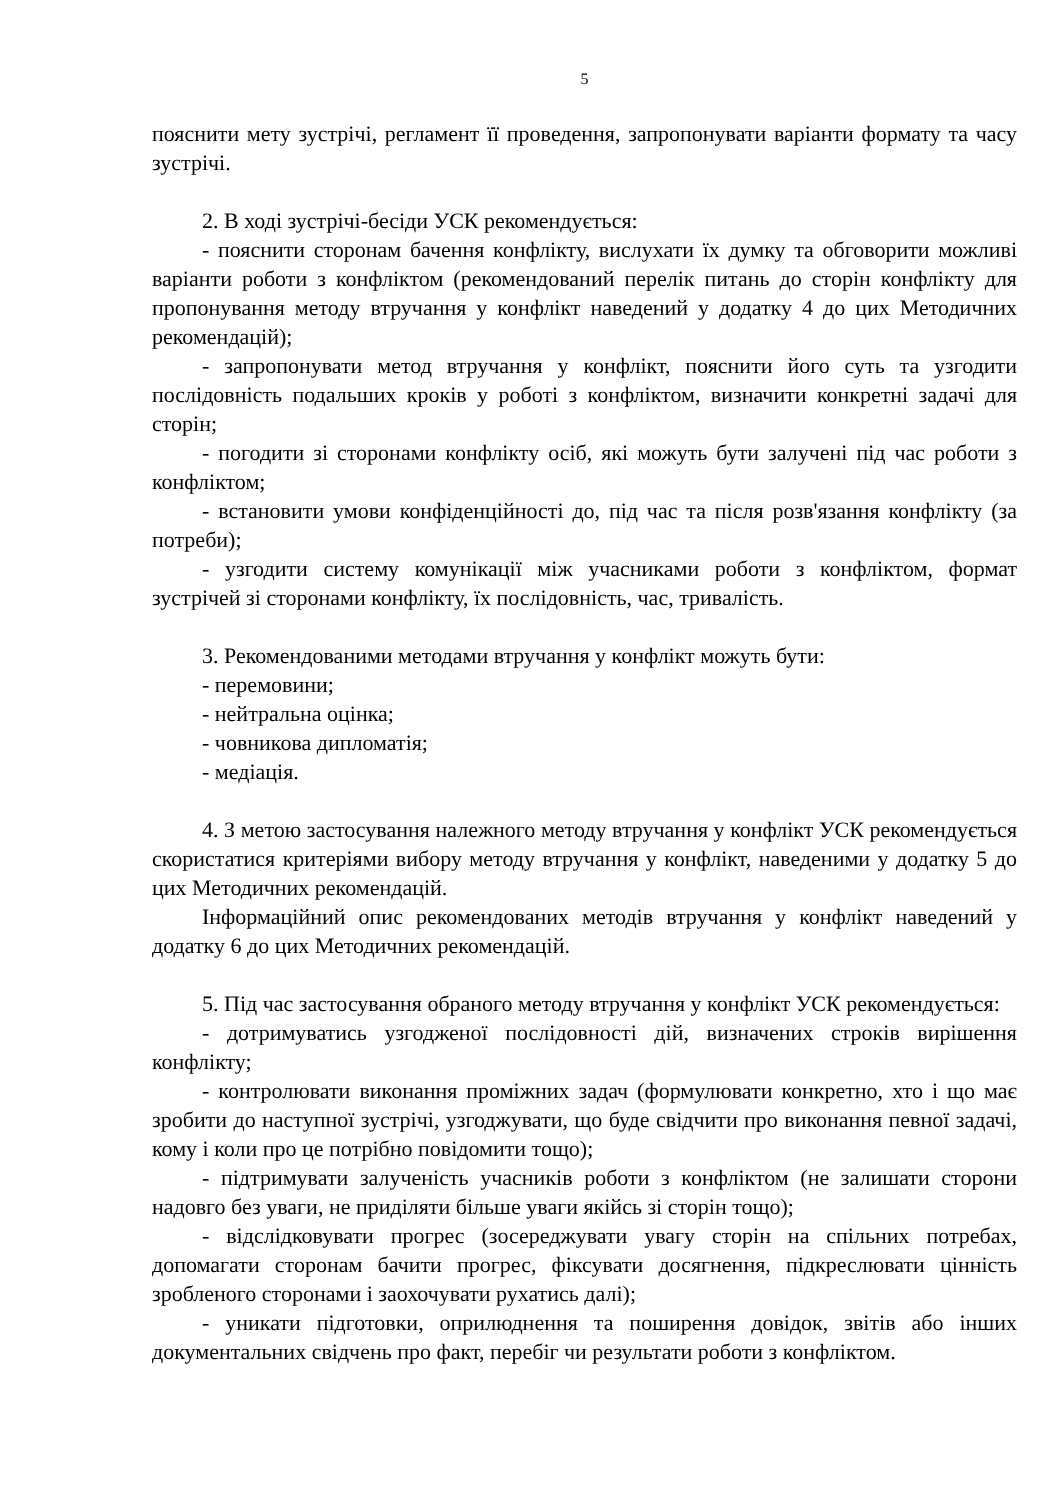5
пояснити мету зустрічі, регламент її проведення, запропонувати варіанти формату та часу зустрічі.
2. В ході зустрічі-бесіди УСК рекомендується:
- пояснити сторонам бачення конфлікту, вислухати їх думку та обговорити можливі варіанти роботи з конфліктом (рекомендований перелік питань до сторін конфлікту для пропонування методу втручання у конфлікт наведений у додатку 4 до цих Методичних рекомендацій);
- запропонувати метод втручання у конфлікт, пояснити його суть та узгодити послідовність подальших кроків у роботі з конфліктом, визначити конкретні задачі для сторін;
- погодити зі сторонами конфлікту осіб, які можуть бути залучені під час роботи з конфліктом;
- встановити умови конфіденційності до, під час та після розв'язання конфлікту (за потреби);
- узгодити систему комунікації між учасниками роботи з конфліктом, формат зустрічей зі сторонами конфлікту, їх послідовність, час, тривалість.
3. Рекомендованими методами втручання у конфлікт можуть бути:
- перемовини;
- нейтральна оцінка;
- човникова дипломатія;
- медіація.
4. З метою застосування належного методу втручання у конфлікт УСК рекомендується скористатися критеріями вибору методу втручання у конфлікт, наведеними у додатку 5 до цих Методичних рекомендацій.
Інформаційний опис рекомендованих методів втручання у конфлікт наведений у додатку 6 до цих Методичних рекомендацій.
5. Під час застосування обраного методу втручання у конфлікт УСК рекомендується:
- дотримуватись узгодженої послідовності дій, визначених строків вирішення конфлікту;
- контролювати виконання проміжних задач (формулювати конкретно, хто і що має зробити до наступної зустрічі, узгоджувати, що буде свідчити про виконання певної задачі, кому і коли про це потрібно повідомити тощо);
- підтримувати залученість учасників роботи з конфліктом (не залишати сторони надовго без уваги, не приділяти більше уваги якійсь зі сторін тощо);
- відслідковувати прогрес (зосереджувати увагу сторін на спільних потребах, допомагати сторонам бачити прогрес, фіксувати досягнення, підкреслювати цінність зробленого сторонами і заохочувати рухатись далі);
- уникати підготовки, оприлюднення та поширення довідок, звітів або інших документальних свідчень про факт, перебіг чи результати роботи з конфліктом.